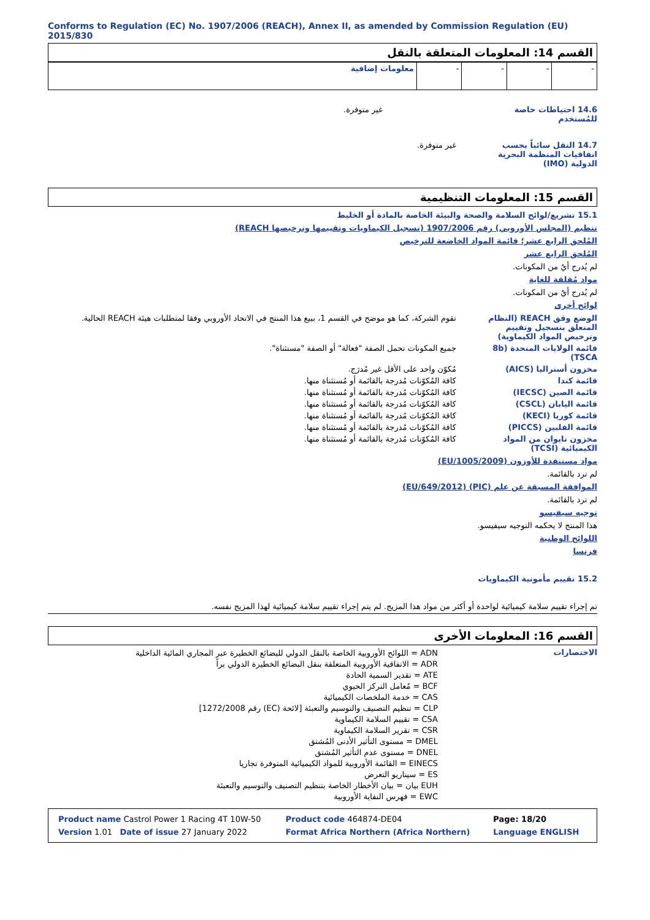Conforms to Regulation (EC) No. 1907/2006 (REACH), Annex II, as amended by Commission Regulation (EU) 2015/830
القسم 14: المعلومات المتعلقة بالنقل
| معلومات إضافية | - | - | - | - |
14.6 احتياطات خاصة للمُستخدم
غير متوفرة.
14.7 النقل سائباً بحسب اتفاقيات المنظمة البحرية الدولية (IMO)
غير متوفرة.
القسم 15: المعلومات التنظيمية
15.1 تشريع/لوائح السلامة والصحة والبيئة الخاصة بالمادة أو الخليط
تنظيم (المجلس الأوروبي) رقم 1907/2006 (تسجيل الكيماويات وتقييمها وترخيصها REACH)
المُلحق الرابع عشر؛ قائمة المواد الخاضعة للترخيص
المُلحق الرابع عشر
لم يُدرج أيٌ من المكونات.
مواد مُقلقة للغاية
لم يُدرج أيٌ من المكونات.
لوائح أخرى
الوضع وفق REACH (النظام المتعلق بتسجيل وتقييم وترخيص المواد الكيماوية)
تقوم الشركة، كما هو موضح في القسم 1، ببيع هذا المنتج في الاتحاد الأوروبي وفقا لمتطلبات هيئة REACH الحالية.
قائمة الولايات المتحدة (8b TSCA)
جميع المكونات تحمل الصفة "فعالة" أو الصفة "مستثناة".
مخزون أستراليا (AICS) مُكوّن واحد على الأقل غير مُدرَج.
قائمة كندا كافة المُكوّنات مُدرجة بالقائمة أو مُستثناة منها.
قائمة الصين (IECSC) كافة المُكوّنات مُدرجة بالقائمة أو مُستثناة منها.
قائمة اليابان (CSCL) كافة المُكوّنات مُدرجة بالقائمة أو مُستثناة منها.
قائمة كوريا (KECI) كافة المُكوّنات مُدرجة بالقائمة أو مُستثناة منها.
قائمة الفلبين (PICCS) كافة المُكوّنات مُدرجة بالقائمة أو مُستثناة منها.
مخزون تايوان من المواد الكيميائية (TCSI)
كافة المُكوّنات مُدرجة بالقائمة أو مُستثناة منها.
مواد مستنفدة للأوزون (EU/1005/2009)
لم ترد بالقائمة.
الموافقة المسبقة عن علم (PIC) (EU/649/2012)
لم ترد بالقائمة.
توجيه سيفيسو
هذا المنتج لا يحكمه التوجيه سيفيسو.
اللوائح الوطنية
فرنسا
15.2 تقييم مأمونية الكيماويات
تم إجراء تقييم سلامة كيميائية لواحدة أو أكثر من مواد هذا المزيج. لم يتم إجراء تقييم سلامة كيميائية لهذا المزيج نفسه.
القسم 16: المعلومات الأخرى
الاختصارات
ADN = اللوائح الأوروبية الخاصة بالنقل الدولي للبضائع الخطيرة عبر المجاري المائية الداخلية
ADR = الاتفاقية الأوروبية المتعلقة بنقل البضائع الخطيرة الدولي براً
ATE = تقدير السمية الحادة
BCF = مُعامل التركز الحيوي
CAS = خدمة الملخصات الكيميائية
CLP = تنظيم التصنيف والتوسيم والتعبئة [لائحة (EC) رقم 1272/2008]
CSA = تقييم السلامة الكيماوية
CSR = تقرير السلامة الكيماوية
DMEL = مستوى التأثير الأدنى المُشتق
DNEL = مستوى عدم التأثير المُشتق
EINECS = القائمة الأوروبية للمواد الكيميائية المتوفرة تجاريا
ES = سيناريو التعرض
EUH بيان = بيان الأخطار الخاصة بتنظيم التصنيف والتوسيم والتعبئة
EWC = فهرس النفاية الأوروبية
| Product name Castrol Power 1 Racing 4T 10W-50 | Product code 464874-DE04 | Page: 18/20 |
| Version 1.01 Date of issue 27 January 2022 | Format Africa Northern (Africa Northern) | Language ENGLISH |